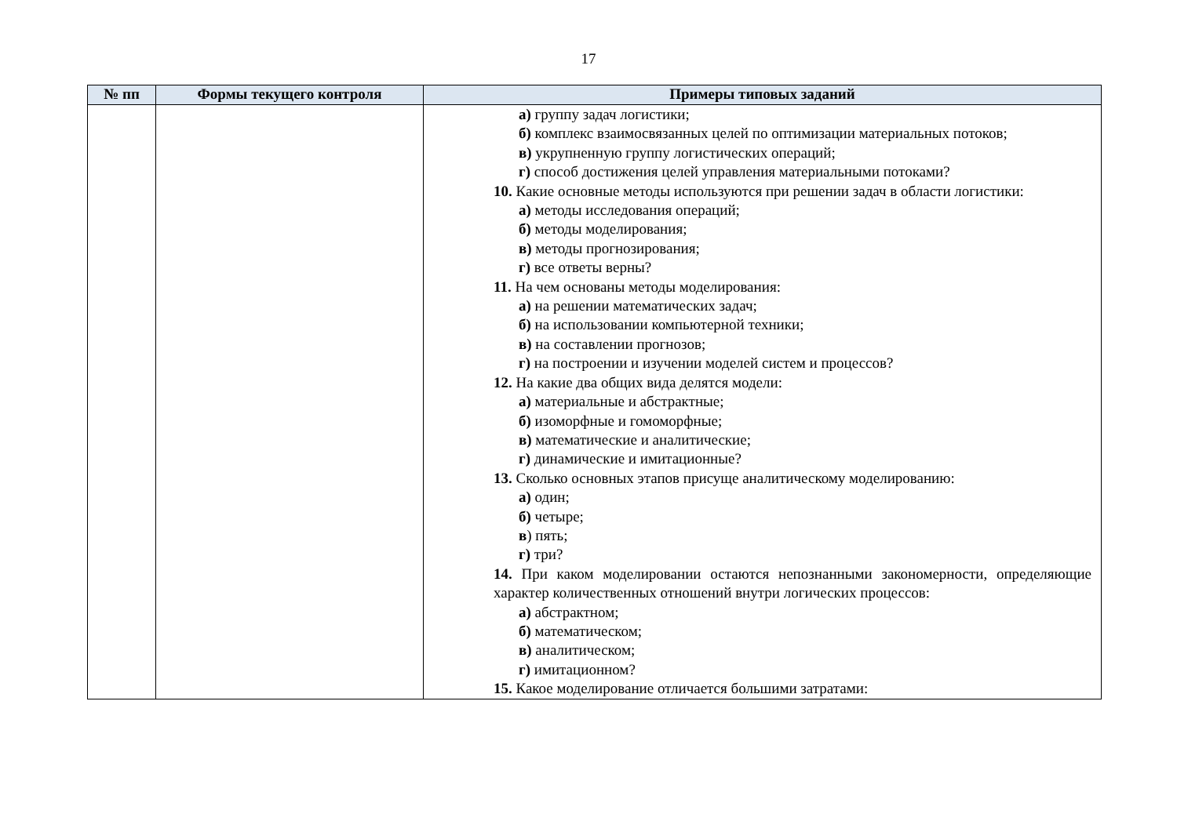17
| № пп | Формы текущего контроля | Примеры типовых заданий |
| --- | --- | --- |
| | | а) группу задач логистики; б) комплекс взаимосвязанных целей по оптимизации материальных потоков; в) укрупненную группу логистических операций; г) способ достижения целей управления материальными потоками? 10. Какие основные методы используются при решении задач в области логистики: а) методы исследования операций; б) методы моделирования; в) методы прогнозирования; г) все ответы верны? 11. На чем основаны методы моделирования: а) на решении математических задач; б) на использовании компьютерной техники; в) на составлении прогнозов; г) на построении и изучении моделей систем и процессов? 12. На какие два общих вида делятся модели: а) материальные и абстрактные; б) изоморфные и гомоморфные; в) математические и аналитические; г) динамические и имитационные? 13. Сколько основных этапов присуще аналитическому моделированию: а) один; б) четыре; в ) пять; г) три? 14. При каком моделировании остаются непознанными закономерности, определяющие характер количественных отношений внутри логических процессов: а) абстрактном; б) математическом; в) аналитическом; г) имитационном? 15. Какое моделирование отличается большими затратами: |